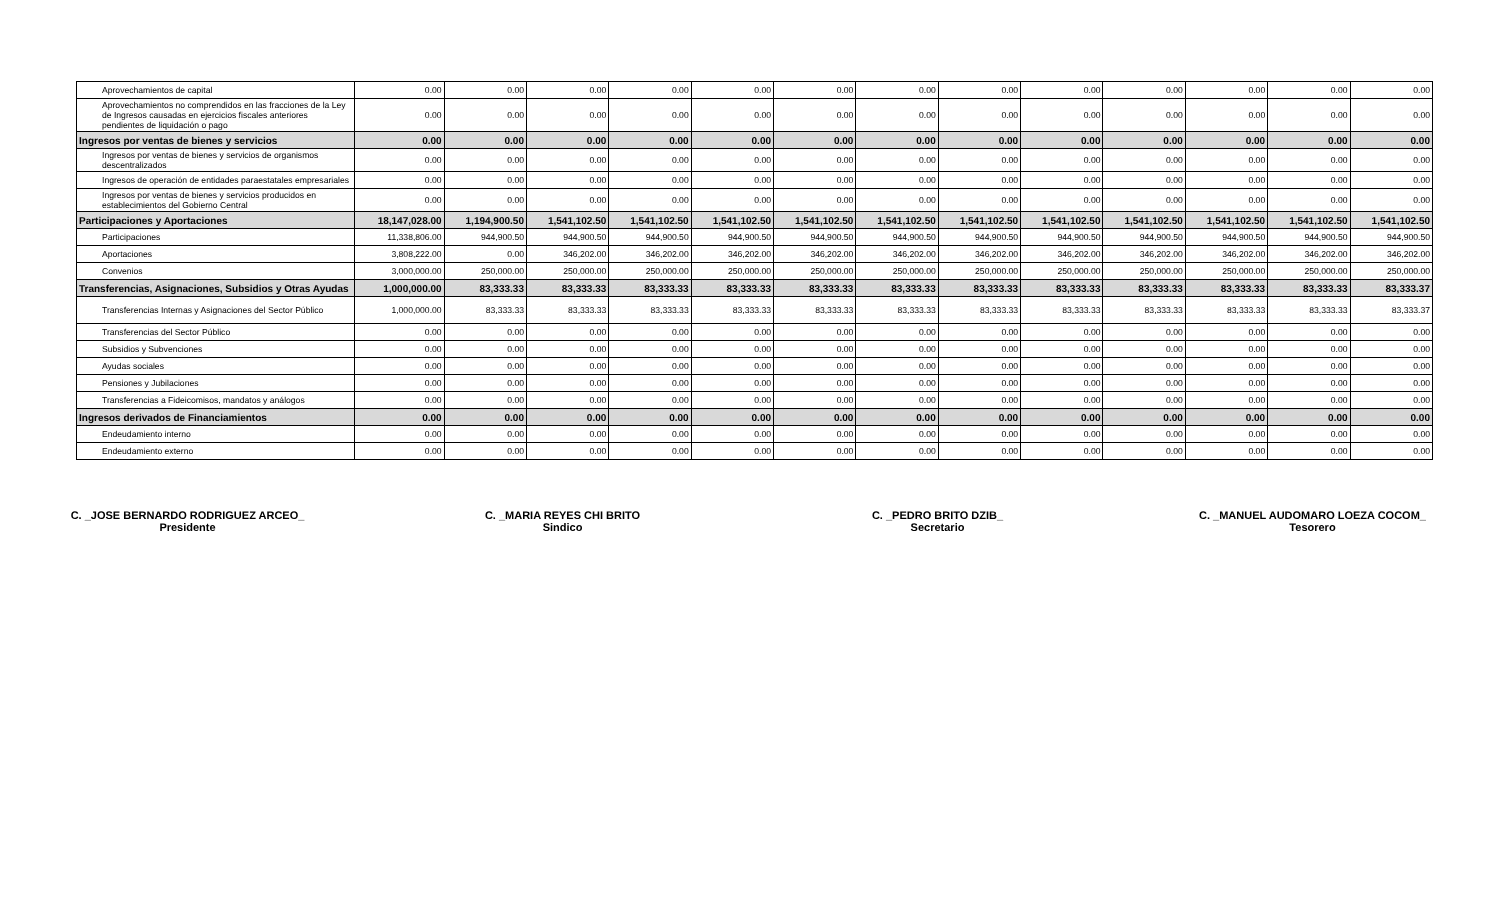| Aprovechamientos de capital | 0.00 | 0.00 | 0.00 | 0.00 | 0.00 | 0.00 | 0.00 | 0.00 | 0.00 | 0.00 | 0.00 | 0.00 | 0.00 |
| Aprovechamientos no comprendidos en las fracciones de la Ley de Ingresos causadas en ejercicios fiscales anteriores pendientes de liquidación o pago | 0.00 | 0.00 | 0.00 | 0.00 | 0.00 | 0.00 | 0.00 | 0.00 | 0.00 | 0.00 | 0.00 | 0.00 | 0.00 |
| Ingresos por ventas de bienes y servicios | 0.00 | 0.00 | 0.00 | 0.00 | 0.00 | 0.00 | 0.00 | 0.00 | 0.00 | 0.00 | 0.00 | 0.00 | 0.00 |
| Ingresos por ventas de bienes y servicios de organismos descentralizados | 0.00 | 0.00 | 0.00 | 0.00 | 0.00 | 0.00 | 0.00 | 0.00 | 0.00 | 0.00 | 0.00 | 0.00 | 0.00 |
| Ingresos de operación de entidades paraestatales empresariales | 0.00 | 0.00 | 0.00 | 0.00 | 0.00 | 0.00 | 0.00 | 0.00 | 0.00 | 0.00 | 0.00 | 0.00 | 0.00 |
| Ingresos por ventas de bienes y servicios producidos en establecimientos del Gobierno Central | 0.00 | 0.00 | 0.00 | 0.00 | 0.00 | 0.00 | 0.00 | 0.00 | 0.00 | 0.00 | 0.00 | 0.00 | 0.00 |
| Participaciones y Aportaciones | 18,147,028.00 | 1,194,900.50 | 1,541,102.50 | 1,541,102.50 | 1,541,102.50 | 1,541,102.50 | 1,541,102.50 | 1,541,102.50 | 1,541,102.50 | 1,541,102.50 | 1,541,102.50 | 1,541,102.50 | 1,541,102.50 |
| Participaciones | 11,338,806.00 | 944,900.50 | 944,900.50 | 944,900.50 | 944,900.50 | 944,900.50 | 944,900.50 | 944,900.50 | 944,900.50 | 944,900.50 | 944,900.50 | 944,900.50 | 944,900.50 |
| Aportaciones | 3,808,222.00 | 0.00 | 346,202.00 | 346,202.00 | 346,202.00 | 346,202.00 | 346,202.00 | 346,202.00 | 346,202.00 | 346,202.00 | 346,202.00 | 346,202.00 | 346,202.00 |
| Convenios | 3,000,000.00 | 250,000.00 | 250,000.00 | 250,000.00 | 250,000.00 | 250,000.00 | 250,000.00 | 250,000.00 | 250,000.00 | 250,000.00 | 250,000.00 | 250,000.00 | 250,000.00 |
| Transferencias, Asignaciones, Subsidios y Otras Ayudas | 1,000,000.00 | 83,333.33 | 83,333.33 | 83,333.33 | 83,333.33 | 83,333.33 | 83,333.33 | 83,333.33 | 83,333.33 | 83,333.33 | 83,333.33 | 83,333.33 | 83,333.37 |
| Transferencias Internas y Asignaciones del Sector Público | 1,000,000.00 | 83,333.33 | 83,333.33 | 83,333.33 | 83,333.33 | 83,333.33 | 83,333.33 | 83,333.33 | 83,333.33 | 83,333.33 | 83,333.33 | 83,333.33 | 83,333.37 |
| Transferencias del Sector Público | 0.00 | 0.00 | 0.00 | 0.00 | 0.00 | 0.00 | 0.00 | 0.00 | 0.00 | 0.00 | 0.00 | 0.00 | 0.00 |
| Subsidios y Subvenciones | 0.00 | 0.00 | 0.00 | 0.00 | 0.00 | 0.00 | 0.00 | 0.00 | 0.00 | 0.00 | 0.00 | 0.00 | 0.00 |
| Ayudas sociales | 0.00 | 0.00 | 0.00 | 0.00 | 0.00 | 0.00 | 0.00 | 0.00 | 0.00 | 0.00 | 0.00 | 0.00 | 0.00 |
| Pensiones y Jubilaciones | 0.00 | 0.00 | 0.00 | 0.00 | 0.00 | 0.00 | 0.00 | 0.00 | 0.00 | 0.00 | 0.00 | 0.00 | 0.00 |
| Transferencias a Fideicomisos, mandatos y análogos | 0.00 | 0.00 | 0.00 | 0.00 | 0.00 | 0.00 | 0.00 | 0.00 | 0.00 | 0.00 | 0.00 | 0.00 | 0.00 |
| Ingresos derivados de Financiamientos | 0.00 | 0.00 | 0.00 | 0.00 | 0.00 | 0.00 | 0.00 | 0.00 | 0.00 | 0.00 | 0.00 | 0.00 | 0.00 |
| Endeudamiento interno | 0.00 | 0.00 | 0.00 | 0.00 | 0.00 | 0.00 | 0.00 | 0.00 | 0.00 | 0.00 | 0.00 | 0.00 | 0.00 |
| Endeudamiento externo | 0.00 | 0.00 | 0.00 | 0.00 | 0.00 | 0.00 | 0.00 | 0.00 | 0.00 | 0.00 | 0.00 | 0.00 | 0.00 |
C. _JOSE BERNARDO RODRIGUEZ ARCEO_
Presidente
C. _MARIA REYES CHI BRITO
Sindico
C. _PEDRO BRITO DZIB_
Secretario
C. _MANUEL AUDOMARO LOEZA COCOM_
Tesorero